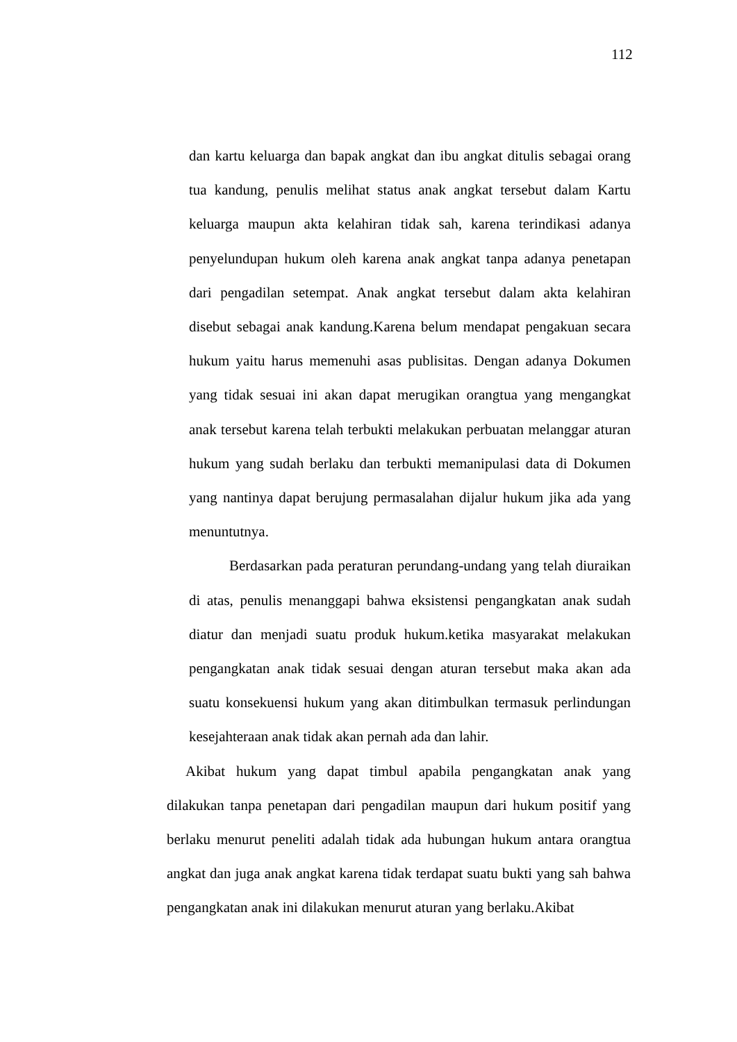112
dan kartu keluarga dan bapak angkat dan ibu angkat ditulis sebagai orang tua kandung, penulis melihat status anak angkat tersebut dalam Kartu keluarga maupun akta kelahiran tidak sah, karena terindikasi adanya penyelundupan hukum oleh karena anak angkat tanpa adanya penetapan dari pengadilan setempat. Anak angkat tersebut dalam akta kelahiran disebut sebagai anak kandung.Karena belum mendapat pengakuan secara hukum yaitu harus memenuhi asas publisitas. Dengan adanya Dokumen yang tidak sesuai ini akan dapat merugikan orangtua yang mengangkat anak tersebut karena telah terbukti melakukan perbuatan melanggar aturan hukum yang sudah berlaku dan terbukti memanipulasi data di Dokumen yang nantinya dapat berujung permasalahan dijalur hukum jika ada yang menuntutnya.
Berdasarkan pada peraturan perundang-undang yang telah diuraikan di atas, penulis menanggapi bahwa eksistensi pengangkatan anak sudah diatur dan menjadi suatu produk hukum.ketika masyarakat melakukan pengangkatan anak tidak sesuai dengan aturan tersebut maka akan ada suatu konsekuensi hukum yang akan ditimbulkan termasuk perlindungan kesejahteraan anak tidak akan pernah ada dan lahir.
Akibat hukum yang dapat timbul apabila pengangkatan anak yang dilakukan tanpa penetapan dari pengadilan maupun dari hukum positif yang berlaku menurut peneliti adalah tidak ada hubungan hukum antara orangtua angkat dan juga anak angkat karena tidak terdapat suatu bukti yang sah bahwa pengangkatan anak ini dilakukan menurut aturan yang berlaku.Akibat